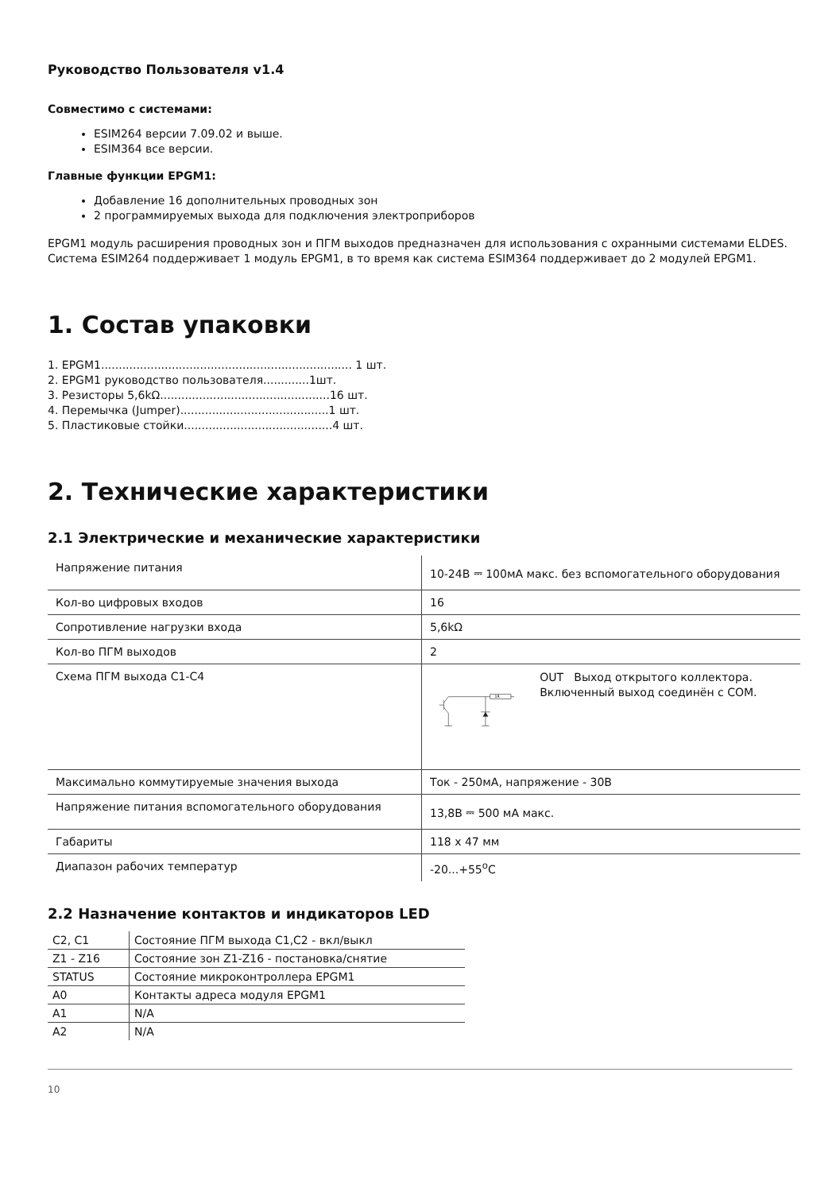Руководство Пользователя v1.4
Совместимо с системами:
ESIM264 версии 7.09.02 и выше.
ESIM364 все версии.
Главные функции EPGM1:
Добавление 16 дополнительных проводных зон
2 программируемых выхода для подключения электроприборов
EPGM1 модуль расширения проводных зон и ПГМ выходов предназначен для использования с охранными системами ELDES. Система ESIM264 поддерживает 1 модуль EPGM1, в то время как система ESIM364 поддерживает до 2 модулей EPGM1.
1. Состав упаковки
1. EPGM1....................................................................... 1 шт.
2. EPGM1 руководство пользователя.............1шт.
3. Резисторы 5,6kΩ................................................16 шт.
4. Перемычка (Jumper)..........................................1 шт.
5. Пластиковые стойки..........................................4 шт.
2. Технические характеристики
2.1 Электрические и механические характеристики
| Напряжение питания | 10-24В ⎓ 100мА макс. без вспомогательного оборудования |
| Кол-во цифровых входов | 16 |
| Сопротивление нагрузки входа | 5,6kΩ |
| Кол-во ПГМ выходов | 2 |
| Схема ПГМ выхода C1-C4 | 1R OUT Выход открытого коллектора. Включенный выход соединён с COM. |
| Максимально коммутируемые значения выхода | Ток - 250мА, напряжение - 30В |
| Напряжение питания вспомогательного оборудования | 13,8В ⎓ 500 мА макс. |
| Габариты | 118 x 47 мм |
| Диапазон рабочих температур | -20...+55<sup>o</sup>C |
2.2 Назначение контактов и индикаторов LED
| C2, C1 | Состояние ПГМ выхода C1,C2 - вкл/выкл |
| Z1 - Z16 | Состояние зон Z1-Z16 - постановка/снятие |
| STATUS | Состояние микроконтроллера EPGM1 |
| A0 | Контакты адреса модуля EPGM1 |
| A1 | N/A |
| A2 | N/A |
10